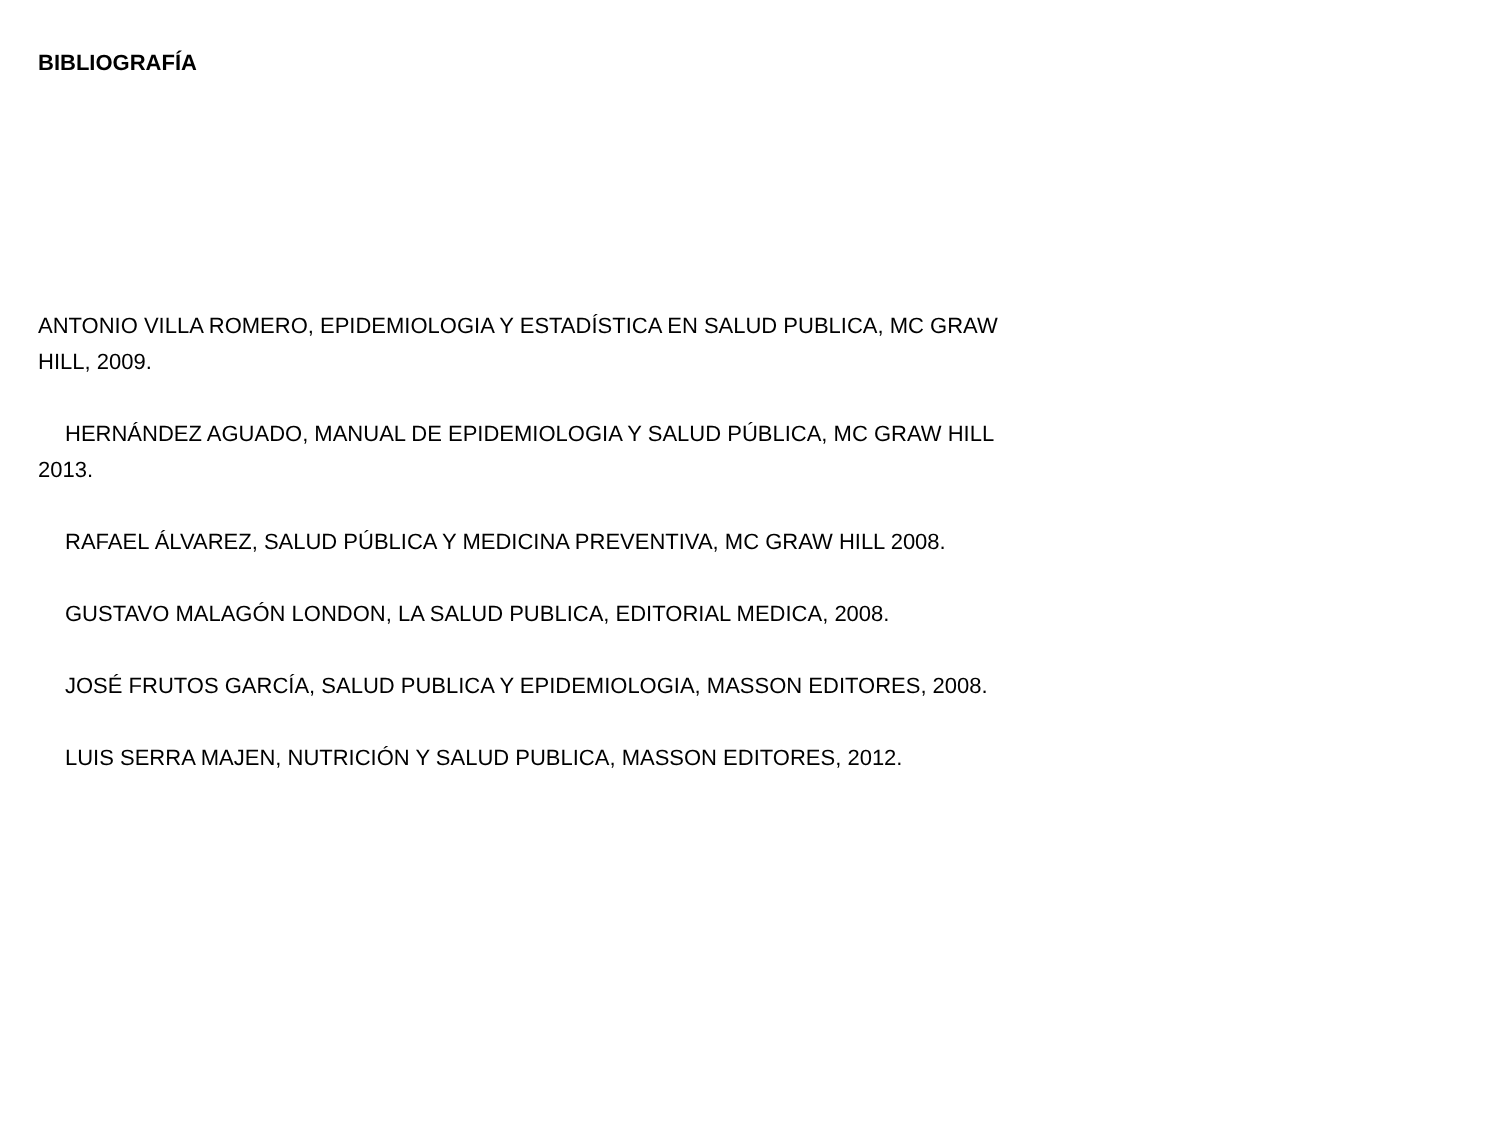BIBLIOGRAFÍA
ANTONIO VILLA ROMERO, EPIDEMIOLOGIA Y ESTADÍSTICA EN SALUD PUBLICA, MC GRAW HILL, 2009.
HERNÁNDEZ AGUADO, MANUAL DE EPIDEMIOLOGIA Y SALUD PÚBLICA, MC GRAW HILL 2013.
RAFAEL ÁLVAREZ, SALUD PÚBLICA Y MEDICINA PREVENTIVA, MC GRAW HILL 2008.
GUSTAVO MALAGÓN LONDON, LA SALUD PUBLICA, EDITORIAL MEDICA, 2008.
JOSÉ FRUTOS GARCÍA, SALUD PUBLICA Y EPIDEMIOLOGIA, MASSON EDITORES, 2008.
LUIS SERRA MAJEN, NUTRICIÓN Y SALUD PUBLICA, MASSON EDITORES, 2012.